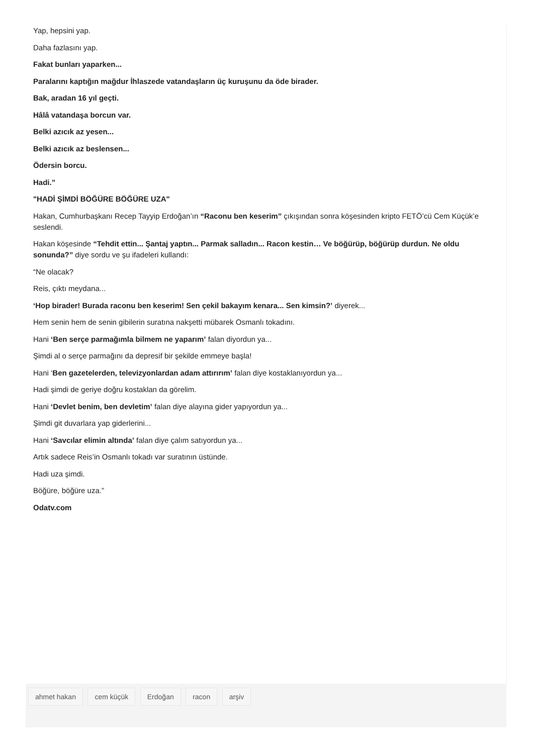Yap, hepsini yap.
Daha fazlasını yap.
Fakat bunları yaparken...
Paralarını kaptığın mağdur İhlaszede vatandaşların üç kuruşunu da öde birader.
Bak, aradan 16 yıl geçti.
Hâlâ vatandaşa borcun var.
Belki azıcık az yesen...
Belki azıcık az beslensen...
Ödersin borcu.
Hadi.”
"HADİ ŞİMDİ BÖĞÜRE BÖĞÜRE UZA"
Hakan, Cumhurbaşkanı Recep Tayyip Erdoğan’ın “Raconu ben keserim” çıkışından sonra köşesinden kripto FETÖ’cü Cem Küçük’e seslendi.
Hakan köşesinde “Tehdit ettin... Şantaj yaptın... Parmak salladın... Racon kestin… Ve böğürüp, böğürüp durdun. Ne oldu sonunda?” diye sordu ve şu ifadeleri kullandı:
“Ne olacak?
Reis, çıktı meydana...
‘Hop birader! Burada raconu ben keserim! Sen çekil bakayım kenara... Sen kimsin?’ diyerek...
Hem senin hem de senin gibilerin suratına nakşetti mübarek Osmanlı tokadını.
Hani ‘Ben serçe parmağımla bilmem ne yaparım’ falan diyordun ya...
Şimdi al o serçe parmağını da depresif bir şekilde emmeye başla!
Hani ‘Ben gazetelerden, televizyonlardan adam attırırım’ falan diye kostaklanıyordun ya...
Hadi şimdi de geriye doğru kostaklan da görelim.
Hani ‘Devlet benim, ben devletim’ falan diye alayına gider yapıyordun ya...
Şimdi git duvarlara yap giderlerini...
Hani ‘Savcılar elimin altında’ falan diye çalım satıyordun ya...
Artık sadece Reis’in Osmanlı tokadı var suratının üstünde.
Hadi uza şimdi.
Böğüre, böğüre uza.”
Odatv.com
ahmet hakan cem küçük Erdoğan racon arşiv